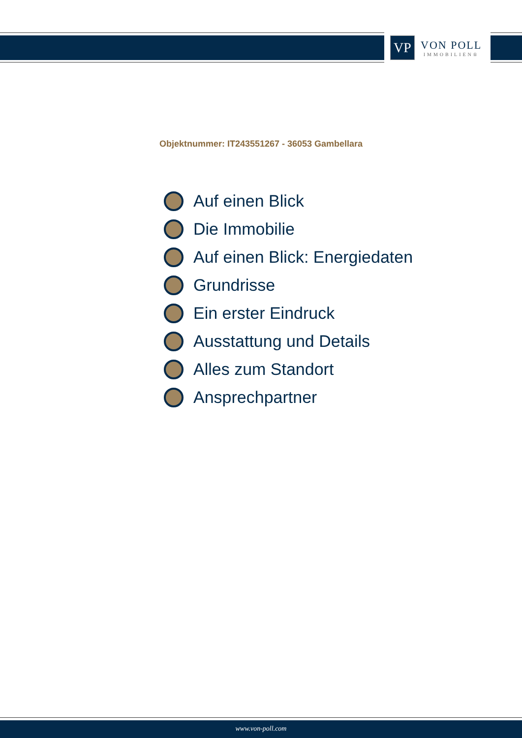VP
VON POLL
IMMOBILIEN®
Objektnummer: IT243551267 - 36053 Gambellara
Auf einen Blick
Die Immobilie
Auf einen Blick: Energiedaten
Grundrisse
Ein erster Eindruck
Ausstattung und Details
Alles zum Standort
Ansprechpartner
www.von-poll.com